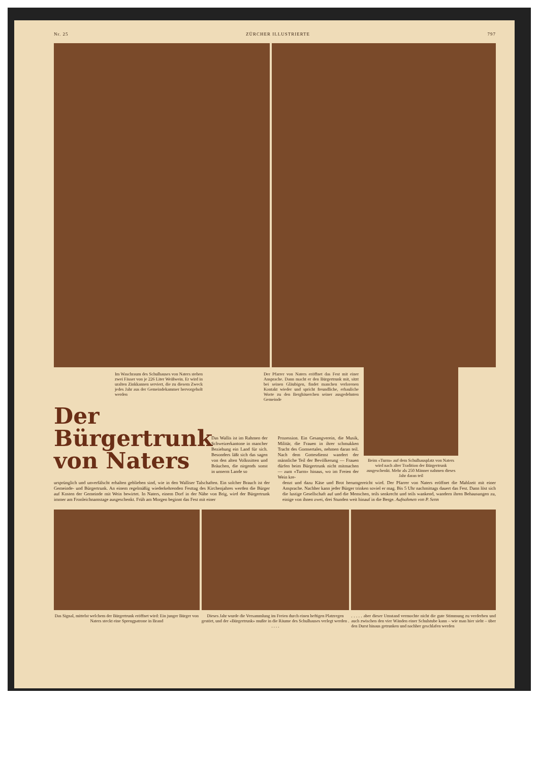Nr. 25 ZÜRCHER ILLUSTRIERTE 797
Im Waschraum des Schulhauses von Naters stehen zwei Fässer von je 226 Liter Weißwein. Er wird in uralten Zinkkannen serviert, die zu diesem Zweck jedes Jahr aus der Gemeindekammer hervorgeholt werden
Der Pfarrer von Naters eröffnet das Fest mit einer Ansprache. Dann macht er den Bürgertrunk mit, sitzt bei seinen Gläubigen, findet manchen verlorenen Kontakt wieder und spricht freundliche, erbauliche Worte zu den Bergbäuerchen seiner ausgedehnten Gemeinde
Der
Bürgertrunk
von Naters
Das Wallis ist im Rahmen der Schweizerkantone in mancher Beziehung ein Land für sich. Besonders läßt sich das sagen von den alten Volkssitten und Bräuchen, die nirgends sonst in unserm Lande so
Prozession. Ein Gesangverein, die Musik, Militär, die Frauen in ihrer schmukken Tracht des Gomsertales, nehmen daran teil. Nach dem Gottesdienst wandert der männliche Teil der Bevölkerung — Frauen dürfen beim Bürgertrunk nicht mitmachen — zum «Turm» hinaus, wo im Freien der Wein kre-
Beim «Turm» auf dem Schulhausplatz von Naters wird nach alter Tradition der Bürgertrunk ausgeschenkt. Mehr als 250 Männer nahmen dieses Jahr daran teil
ursprünglich und unverfälscht erhalten geblieben sind, wie in den Walliser Talschaften. Ein solcher Brauch ist der Gemeinde- und Bürgertrunk. An einem regelmäßig wiederkehrenden Festtag des Kirchenjahres werden die Bürger auf Kosten der Gemeinde mit Wein bewirtet. In Naters, einem Dorf in der Nähe von Brig, wird der Bürgertrunk immer am Fronleichnamstage ausgeschenkt. Früh am Morgen beginnt das Fest mit einer
denzt und dazu Käse und Brot herumgereicht wird. Der Pfarrer von Naters eröffnet die Mahlzeit mit einer Ansprache. Nachher kann jeder Bürger trinken soviel er mag. Bis 5 Uhr nachmittags dauert das Fest. Dann löst sich die lustige Gesellschaft auf und die Menschen, teils senkrecht und teils wankend, wandern ihren Behausungen zu, einige von ihnen zwei, drei Stunden weit hinauf in die Berge. Aufnahmen von P. Senn
Das Signal, mittelst welchem der Bürgertrunk eröffnet wird: Ein junger Bürger von Naters steckt eine Sprengpatrone in Brand
Dieses Jahr wurde die Versammlung im Freien durch einen heftigen Platzregen gestört, und der «Bürgertrunk» mußte in die Räume des Schulhauses verlegt werden . . . . .
. . . . . aber dieser Umstand vermochte nicht die gute Stimmung zu verderben und auch zwischen den vier Wänden einer Schulstube kann – wie man hier sieht – über den Durst hinaus getrunken und nachher geschlafen werden